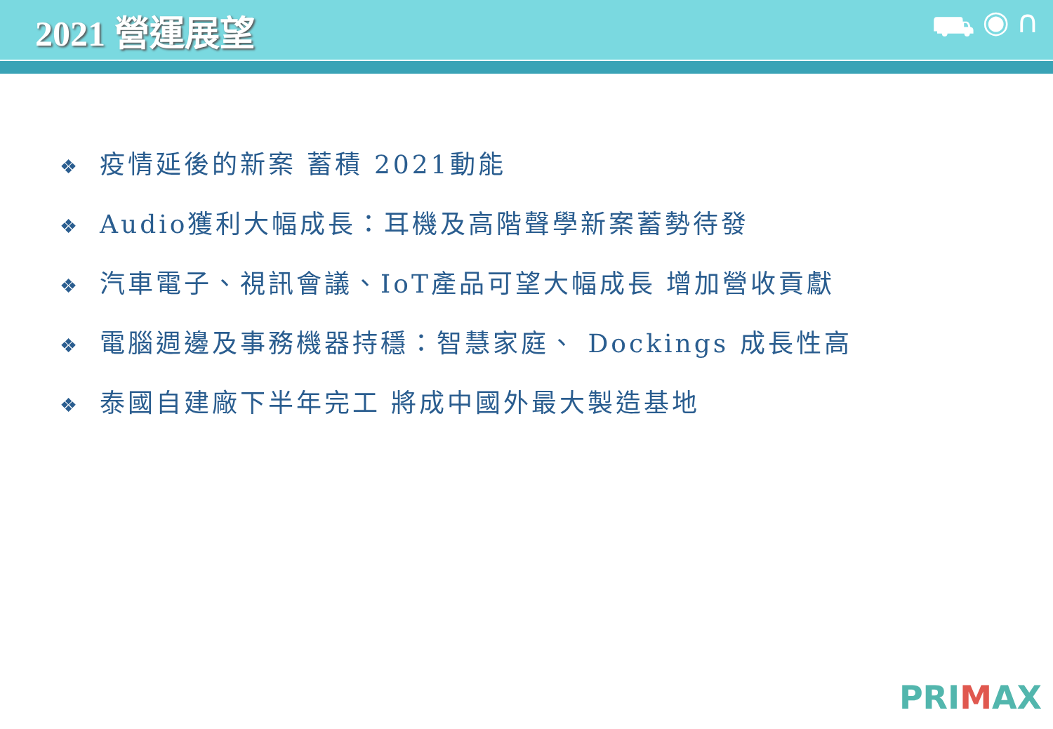2021 營運展望 ⛟ ◉ ∩
❖ 疫情延後的新案 蓄積 2021動能
❖ Audio獲利大幅成長：耳機及高階聲學新案蓄勢待發
❖ 汽車電子、視訊會議、IoT產品可望大幅成長 增加營收貢獻
❖ 電腦週邊及事務機器持穩：智慧家庭、 Dockings 成長性高
❖ 泰國自建廠下半年完工 將成中國外最大製造基地
PRIMAX